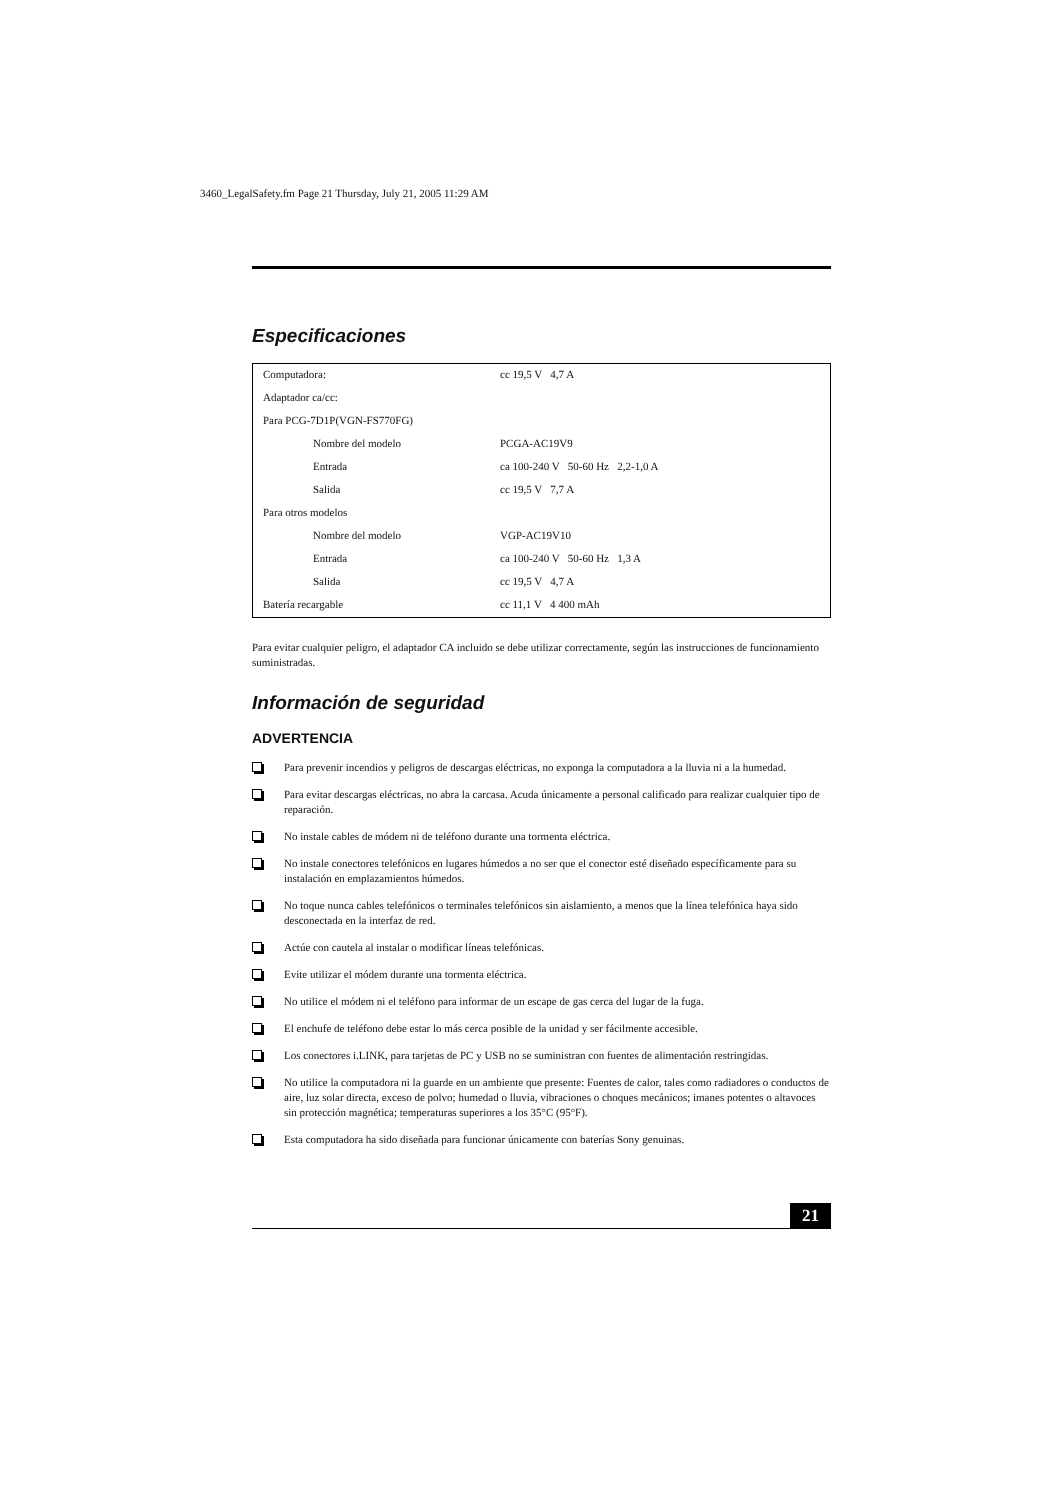3460_LegalSafety.fm Page 21 Thursday, July 21, 2005 11:29 AM
Especificaciones
| Computadora: | cc 19,5 V 4,7 A |
| Adaptador ca/cc: | |
| Para PCG-7D1P(VGN-FS770FG) | |
| Nombre del modelo | PCGA-AC19V9 |
| Entrada | ca 100-240 V 50-60 Hz 2,2-1,0 A |
| Salida | cc 19,5 V 7,7 A |
| Para otros modelos | |
| Nombre del modelo | VGP-AC19V10 |
| Entrada | ca 100-240 V 50-60 Hz 1,3 A |
| Salida | cc 19,5 V 4,7 A |
| Batería recargable | cc 11,1 V 4 400 mAh |
Para evitar cualquier peligro, el adaptador CA incluido se debe utilizar correctamente, según las instrucciones de funcionamiento suministradas.
Información de seguridad
ADVERTENCIA
Para prevenir incendios y peligros de descargas eléctricas, no exponga la computadora a la lluvia ni a la humedad.
Para evitar descargas eléctricas, no abra la carcasa. Acuda únicamente a personal calificado para realizar cualquier tipo de reparación.
No instale cables de módem ni de teléfono durante una tormenta eléctrica.
No instale conectores telefónicos en lugares húmedos a no ser que el conector esté diseñado específicamente para su instalación en emplazamientos húmedos.
No toque nunca cables telefónicos o terminales telefónicos sin aislamiento, a menos que la línea telefónica haya sido desconectada en la interfaz de red.
Actúe con cautela al instalar o modificar líneas telefónicas.
Evite utilizar el módem durante una tormenta eléctrica.
No utilice el módem ni el teléfono para informar de un escape de gas cerca del lugar de la fuga.
El enchufe de teléfono debe estar lo más cerca posible de la unidad y ser fácilmente accesible.
Los conectores i.LINK, para tarjetas de PC y USB no se suministran con fuentes de alimentación restringidas.
No utilice la computadora ni la guarde en un ambiente que presente: Fuentes de calor, tales como radiadores o conductos de aire, luz solar directa, exceso de polvo; humedad o lluvia, vibraciones o choques mecánicos; imanes potentes o altavoces sin protección magnética; temperaturas superiores a los 35°C (95°F).
Esta computadora ha sido diseñada para funcionar únicamente con baterías Sony genuinas.
21